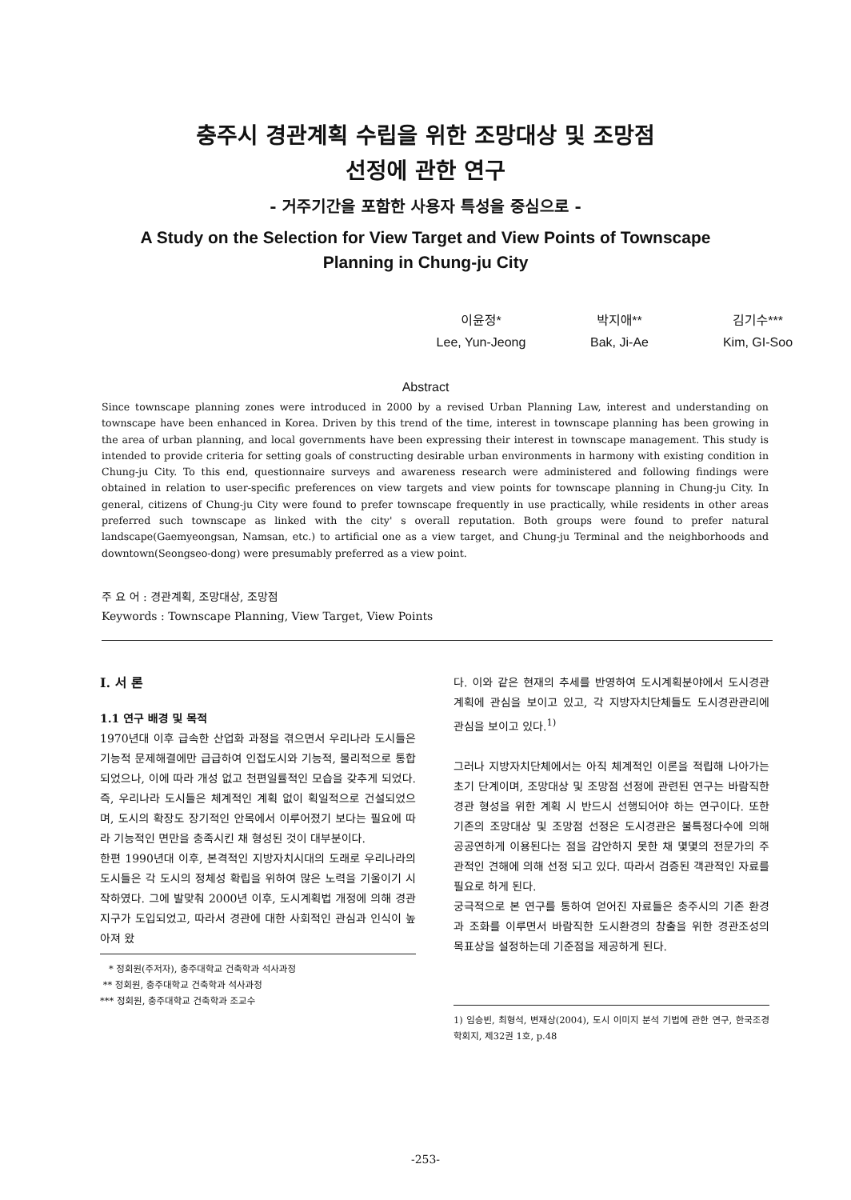충주시 경관계획 수립을 위한 조망대상 및 조망점
선정에 관한 연구
- 거주기간을 포함한 사용자 특성을 중심으로 -
A Study on the Selection for View Target and View Points of Townscape
Planning in Chung-ju City
이윤정* 박지애** 김기수***
Lee, Yun-Jeong Bak, Ji-Ae Kim, GI-Soo
Abstract
Since townscape planning zones were introduced in 2000 by a revised Urban Planning Law, interest and understanding on townscape have been enhanced in Korea. Driven by this trend of the time, interest in townscape planning has been growing in the area of urban planning, and local governments have been expressing their interest in townscape management. This study is intended to provide criteria for setting goals of constructing desirable urban environments in harmony with existing condition in Chung-ju City. To this end, questionnaire surveys and awareness research were administered and following findings were obtained in relation to user-specific preferences on view targets and view points for townscape planning in Chung-ju City. In general, citizens of Chung-ju City were found to prefer townscape frequently in use practically, while residents in other areas preferred such townscape as linked with the city' s overall reputation. Both groups were found to prefer natural landscape(Gaemyeongsan, Namsan, etc.) to artificial one as a view target, and Chung-ju Terminal and the neighborhoods and downtown(Seongseo-dong) were presumably preferred as a view point.
주 요 어 : 경관계획, 조망대상, 조망점
Keywords : Townscape Planning, View Target, View Points
Ⅰ. 서 론
1.1 연구 배경 및 목적
1970년대 이후 급속한 산업화 과정을 겪으면서 우리나라 도시들은 기능적 문제해결에만 급급하여 인접도시와 기능적, 물리적으로 통합되었으나, 이에 따라 개성 없고 천편일률적인 모습을 갖추게 되었다. 즉, 우리나라 도시들은 체계적인 계획 없이 획일적으로 건설되었으며, 도시의 확장도 장기적인 안목에서 이루어졌기 보다는 필요에 따라 기능적인 면만을 충족시킨 채 형성된 것이 대부분이다.
한편 1990년대 이후, 본격적인 지방자치시대의 도래로 우리나라의 도시들은 각 도시의 정체성 확립을 위하여 많은 노력을 기울이기 시작하였다. 그에 발맞춰 2000년 이후, 도시계획법 개정에 의해 경관지구가 도입되었고, 따라서 경관에 대한 사회적인 관심과 인식이 높아져 왔
* 정회원(주저자), 충주대학교 건축학과 석사과정
** 정회원, 충주대학교 건축학과 석사과정
*** 정회원, 충주대학교 건축학과 조교수
다. 이와 같은 현재의 추세를 반영하여 도시계획분야에서 도시경관계획에 관심을 보이고 있고, 각 지방자치단체들도 도시경관관리에 관심을 보이고 있다.<sup>1)</sup>
그러나 지방자치단체에서는 아직 체계적인 이론을 적립해 나아가는 초기 단계이며, 조망대상 및 조망점 선정에 관련된 연구는 바람직한 경관 형성을 위한 계획 시 반드시 선행되어야 하는 연구이다. 또한 기존의 조망대상 및 조망점 선정은 도시경관은 불특정다수에 의해 공공연하게 이용된다는 점을 감안하지 못한 채 몇몇의 전문가의 주관적인 견해에 의해 선정 되고 있다. 따라서 검증된 객관적인 자료를 필요로 하게 된다.
궁극적으로 본 연구를 통하여 얻어진 자료들은 충주시의 기존 환경과 조화를 이루면서 바람직한 도시환경의 창출을 위한 경관조성의 목표상을 설정하는데 기준점을 제공하게 된다.
1) 임승빈, 최형석, 변재상(2004), 도시 이미지 분석 기법에 관한 연구, 한국조경학회지, 제32권 1호, p.48
-253-